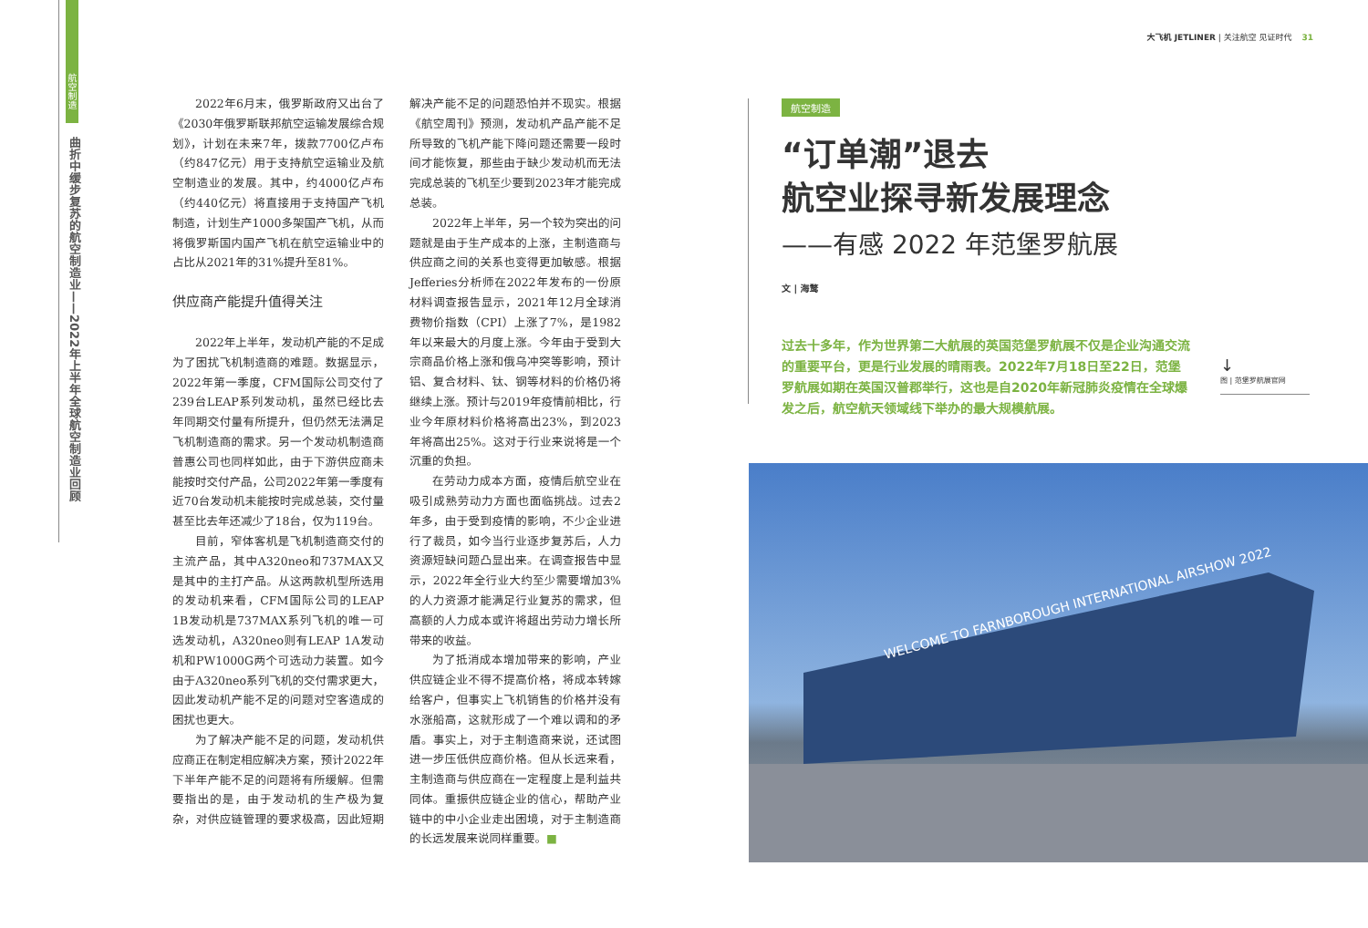航空制造
曲折中缓步复苏的航空制造业——2022年上半年全球航空制造业回顾
大飞机 JETLINER | 关注航空 见证时代 31
2022年6月末，俄罗斯政府又出台了《2030年俄罗斯联邦航空运输发展综合规划》，计划在未来7年，拨款7700亿卢布（约847亿元）用于支持航空运输业及航空制造业的发展。其中，约4000亿卢布（约440亿元）将直接用于支持国产飞机制造，计划生产1000多架国产飞机，从而将俄罗斯国内国产飞机在航空运输业中的占比从2021年的31%提升至81%。
供应商产能提升值得关注
2022年上半年，发动机产能的不足成为了困扰飞机制造商的难题。数据显示，2022年第一季度，CFM国际公司交付了239台LEAP系列发动机，虽然已经比去年同期交付量有所提升，但仍然无法满足飞机制造商的需求。另一个发动机制造商普惠公司也同样如此，由于下游供应商未能按时交付产品，公司2022年第一季度有近70台发动机未能按时完成总装，交付量甚至比去年还减少了18台，仅为119台。
目前，窄体客机是飞机制造商交付的主流产品，其中A320neo和737MAX又是其中的主打产品。从这两款机型所选用的发动机来看，CFM国际公司的LEAP 1B发动机是737MAX系列飞机的唯一可选发动机，A320neo则有LEAP 1A发动机和PW1000G两个可选动力装置。如今由于A320neo系列飞机的交付需求更大，因此发动机产能不足的问题对空客造成的困扰也更大。
为了解决产能不足的问题，发动机供应商正在制定相应解决方案，预计2022年下半年产能不足的问题将有所缓解。但需要指出的是，由于发动机的生产极为复杂，对供应链管理的要求极高，因此短期解决产能不足的问题恐怕并不现实。根据《航空周刊》预测，发动机产品产能不足所导致的飞机产能下降问题还需要一段时间才能恢复，那些由于缺少发动机而无法完成总装的飞机至少要到2023年才能完成总装。
2022年上半年，另一个较为突出的问题就是由于生产成本的上涨，主制造商与供应商之间的关系也变得更加敏感。根据Jefferies分析师在2022年发布的一份原材料调查报告显示，2021年12月全球消费物价指数（CPI）上涨了7%，是1982年以来最大的月度上涨。今年由于受到大宗商品价格上涨和俄乌冲突等影响，预计铝、复合材料、钛、钢等材料的价格仍将继续上涨。预计与2019年疫情前相比，行业今年原材料价格将高出23%，到2023年将高出25%。这对于行业来说将是一个沉重的负担。
在劳动力成本方面，疫情后航空业在吸引成熟劳动力方面也面临挑战。过去2年多，由于受到疫情的影响，不少企业进行了裁员，如今当行业逐步复苏后，人力资源短缺问题凸显出来。在调查报告中显示，2022年全行业大约至少需要增加3%的人力资源才能满足行业复苏的需求，但高额的人力成本或许将超出劳动力增长所带来的收益。
为了抵消成本增加带来的影响，产业供应链企业不得不提高价格，将成本转嫁给客户，但事实上飞机销售的价格并没有水涨船高，这就形成了一个难以调和的矛盾。事实上，对于主制造商来说，还试图进一步压低供应商价格。但从长远来看，主制造商与供应商在一定程度上是利益共同体。重振供应链企业的信心，帮助产业链中的中小企业走出困境，对于主制造商的长远发展来说同样重要。■
航空制造
“订单潮”退去
航空业探寻新发展理念
——有感 2022 年范堡罗航展
文 | 海鹜
过去十多年，作为世界第二大航展的英国范堡罗航展不仅是企业沟通交流的重要平台，更是行业发展的晴雨表。2022年7月18日至22日，范堡罗航展如期在英国汉普郡举行，这也是自2020年新冠肺炎疫情在全球爆发之后，航空航天领域线下举办的最大规模航展。
↓
图 | 范堡罗航展官网
WELCOME TO FARNBOROUGH INTERNATIONAL AIRSHOW 2022